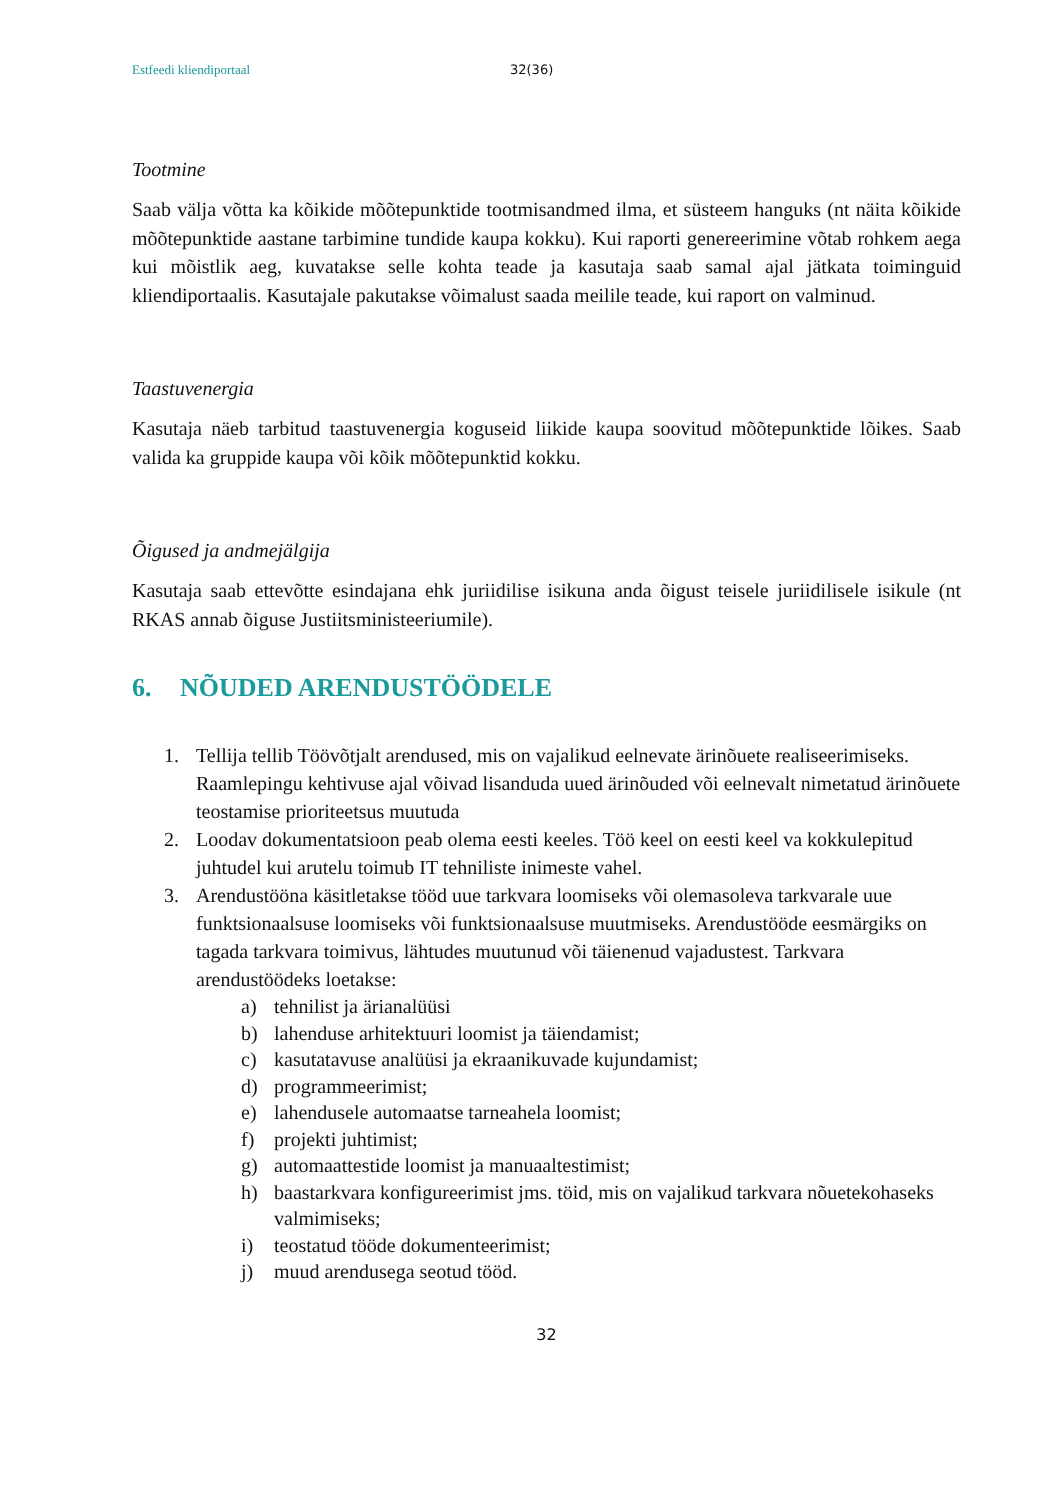Estfeedi kliendiportaal 32(36)
Tootmine
Saab välja võtta ka kõikide mõõtepunktide tootmisandmed ilma, et süsteem hanguks (nt näita kõikide mõõtepunktide aastane tarbimine tundide kaupa kokku). Kui raporti genereerimine võtab rohkem aega kui mõistlik aeg, kuvatakse selle kohta teade ja kasutaja saab samal ajal jätkata toiminguid kliendiportaalis. Kasutajale pakutakse võimalust saada meilile teade, kui raport on valminud.
Taastuvenergia
Kasutaja näeb tarbitud taastuvenergia koguseid liikide kaupa soovitud mõõtepunktide lõikes. Saab valida ka gruppide kaupa või kõik mõõtepunktid kokku.
Õigused ja andmejälgija
Kasutaja saab ettevõtte esindajana ehk juriidilise isikuna anda õigust teisele juriidilisele isikule (nt RKAS annab õiguse Justiitsministeeriumile).
6. NÕUDED ARENDUSTÖÖDELE
1. Tellija tellib Töövõtjalt arendused, mis on vajalikud eelnevate ärinõuete realiseerimiseks. Raamlepingu kehtivuse ajal võivad lisanduda uued ärinõuded või eelnevalt nimetatud ärinõuete teostamise prioriteetsus muutuda
2. Loodav dokumentatsioon peab olema eesti keeles. Töö keel on eesti keel va kokkulepitud juhtudel kui arutelu toimub IT tehniliste inimeste vahel.
3. Arendustööna käsitletakse tööd uue tarkvara loomiseks või olemasoleva tarkvarale uue funktsionaalsuse loomiseks või funktsionaalsuse muutmiseks. Arendustööde eesmärgiks on tagada tarkvara toimivus, lähtudes muutunud või täienenud vajadustest. Tarkvara arendustöödeks loetakse:
a) tehnilist ja ärianalüüsi
b) lahenduse arhitektuuri loomist ja täiendamist;
c) kasutatavuse analüüsi ja ekraanikuvade kujundamist;
d) programmeerimist;
e) lahendusele automaatse tarneahela loomist;
f) projekti juhtimist;
g) automaattestide loomist ja manuaaltestimist;
h) baastarkvara konfigureerimist jms. töid, mis on vajalikud tarkvara nõuetekohaseks valmimiseks;
i) teostatud tööde dokumenteerimist;
j) muud arendusega seotud tööd.
32